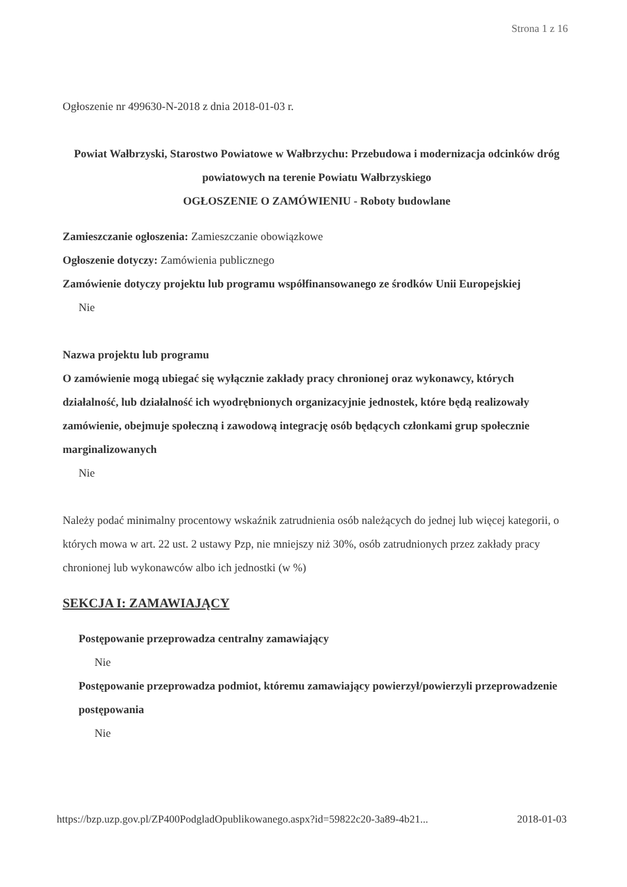Strona 1 z 16
Ogłoszenie nr 499630-N-2018 z dnia 2018-01-03 r.
Powiat Wałbrzyski, Starostwo Powiatowe w Wałbrzychu: Przebudowa i modernizacja odcinków dróg powiatowych na terenie Powiatu Wałbrzyskiego
OGŁOSZENIE O ZAMÓWIENIU - Roboty budowlane
Zamieszczanie ogłoszenia: Zamieszczanie obowiązkowe
Ogłoszenie dotyczy: Zamówienia publicznego
Zamówienie dotyczy projektu lub programu współfinansowanego ze środków Unii Europejskiej
Nie
Nazwa projektu lub programu
O zamówienie mogą ubiegać się wyłącznie zakłady pracy chronionej oraz wykonawcy, których działalność, lub działalność ich wyodrębnionych organizacyjnie jednostek, które będą realizowały zamówienie, obejmuje społeczną i zawodową integrację osób będących członkami grup społecznie marginalizowanych
Nie
Należy podać minimalny procentowy wskaźnik zatrudnienia osób należących do jednej lub więcej kategorii, o których mowa w art. 22 ust. 2 ustawy Pzp, nie mniejszy niż 30%, osób zatrudnionych przez zakłady pracy chronionej lub wykonawców albo ich jednostki (w %)
SEKCJA I: ZAMAWIAJĄCY
Postępowanie przeprowadza centralny zamawiający
Nie
Postępowanie przeprowadza podmiot, któremu zamawiający powierzył/powierzyli przeprowadzenie postępowania
Nie
https://bzp.uzp.gov.pl/ZP400PodgladOpublikowanego.aspx?id=59822c20-3a89-4b21... 2018-01-03